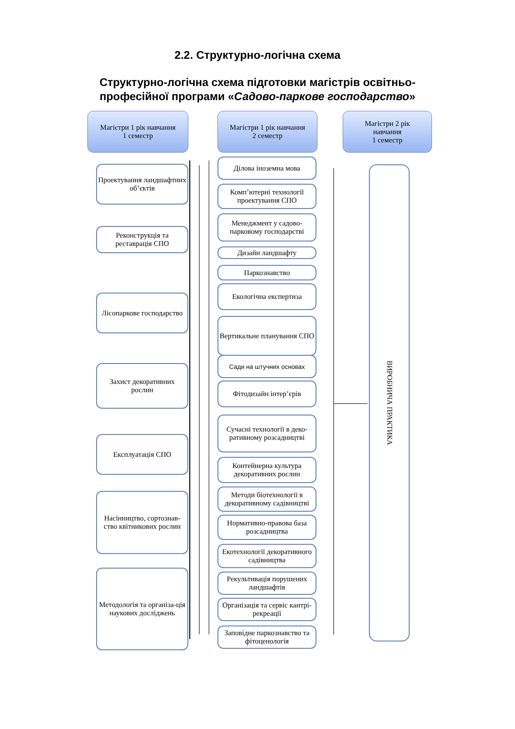2.2. Структурно-логічна схема
Структурно-логічна схема підготовки магістрів освітньо-професійної програми «Садово-паркове господарство»
Магістри 1 рік навчання
1 семестр
Магістри 1 рік навчання
2 семестр
Магістри 2 рік
навчання
1 семестр
Проектування ландшафтних об’єктів
Реконструкція та реставрація СПО
Лісопаркове господарство
Захист декоративних рослин
Експлуатація СПО
Насінництво, сортознав-ство квітникових рослин
Методологія та організа-ція наукових досліджень
Ділова іноземна мова
Комп’ютерні технології проектування СПО
Менеджмент у садово-парковому господарстві
Дизайн ландшафту
Паркознавство
Екологічна експертиза
Вертикальне планування СПО
Сади на штучних основах
Фітодизайн інтер’єрів
Сучасні технології в деко-ративному розсадництві
Контейнерна культура декоративних рослин
Методи біотехнології в декоративному садівництві
Нормативно-правова база розсадництва
Екотехнології декоративного садівництва
Рекультивація порушених ландшафтів
Організація та сервіс кантрі-рекреації
Заповідне паркознавство та фітоценологія
ВИРОБНИЧА ПРАКТИКА